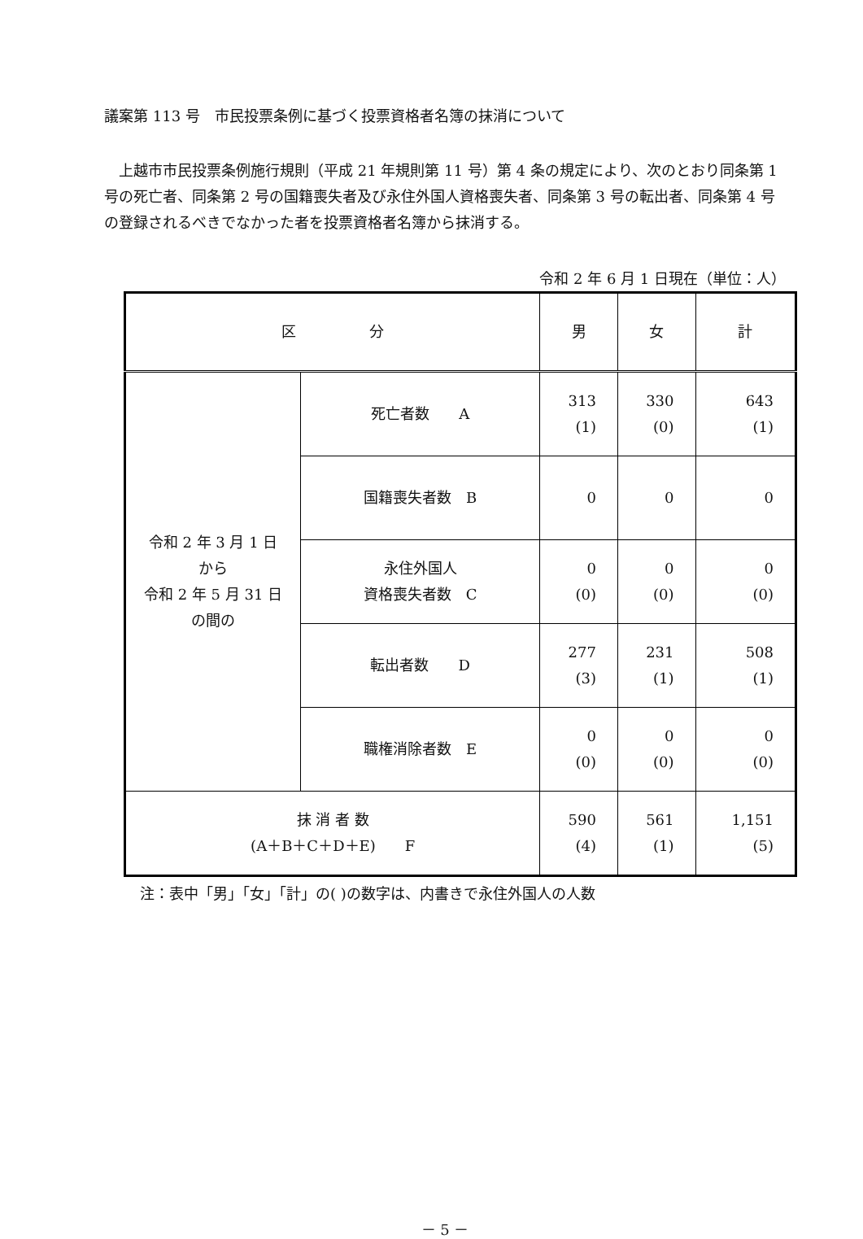議案第 113 号　市民投票条例に基づく投票資格者名簿の抹消について
上越市市民投票条例施行規則（平成 21 年規則第 11 号）第 4 条の規定により、次のとおり同条第 1 号の死亡者、同条第 2 号の国籍喪失者及び永住外国人資格喪失者、同条第 3 号の転出者、同条第 4 号の登録されるべきでなかった者を投票資格者名簿から抹消する。
令和 2 年 6 月 1 日現在（単位：人）
| 区 分 | | 男 | 女 | 計 |
| --- | --- | --- | --- | --- |
| 令和 2 年 3 月 1 日 から 令和 2 年 5 月 31 日 の間の | 死亡者数 A | 313 (1) | 330 (0) | 643 (1) |
| | 国籍喪失者数 B | 0 | 0 | 0 |
| | 永住外国人 資格喪失者数 C | 0 (0) | 0 (0) | 0 (0) |
| | 転出者数 D | 277 (3) | 231 (1) | 508 (1) |
| | 職権消除者数 E | 0 (0) | 0 (0) | 0 (0) |
| 抹 消 者 数 (A＋B＋C＋D＋E) F | | 590 (4) | 561 (1) | 1,151 (5) |
注：表中「男」「女」「計」の( )の数字は、内書きで永住外国人の人数
－ 5 －